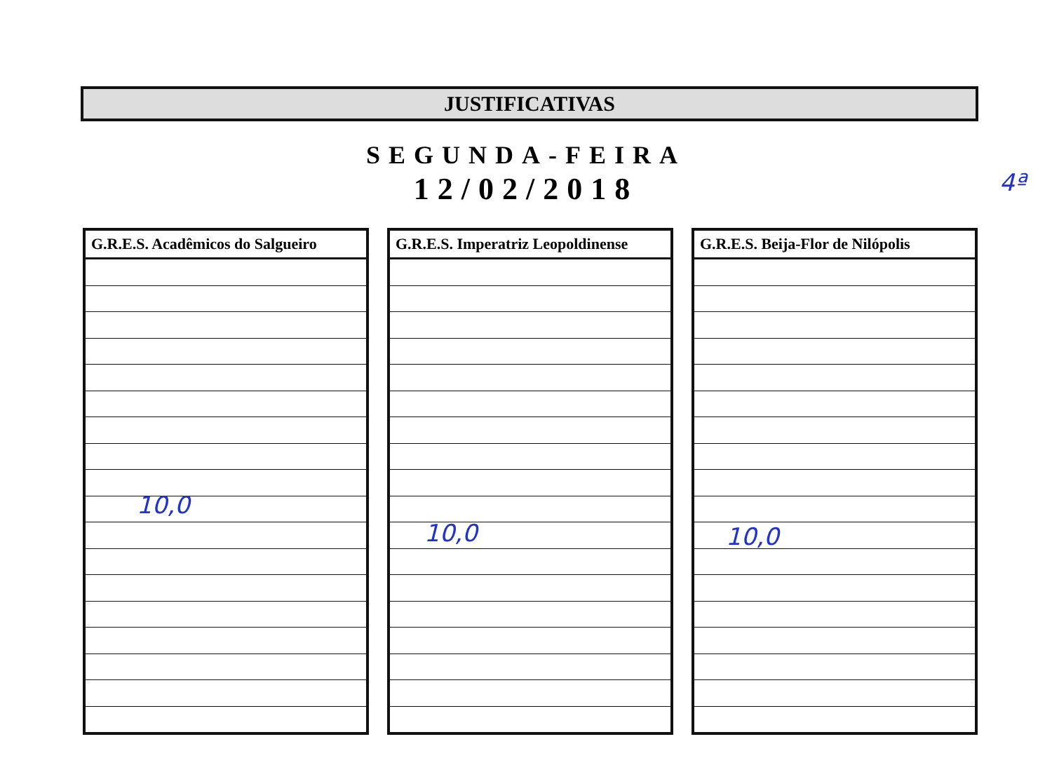JUSTIFICATIVAS
SEGUNDA-FEIRA
12/02/2018
| G.R.E.S. Acadêmicos do Salgueiro |
| --- |
| G.R.E.S. Imperatriz Leopoldinense |
| --- |
| G.R.E.S. Beija-Flor de Nilópolis |
| --- |
10,0
10,0 10,0
4ª